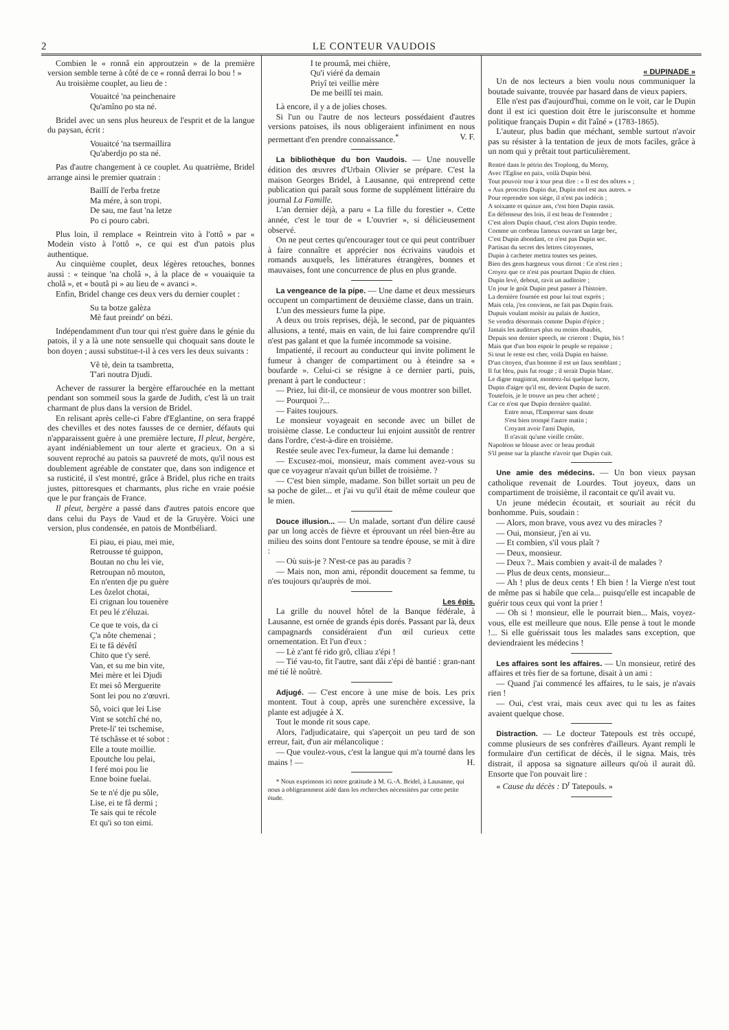2 LE CONTEUR VAUDOIS
Combien le « ronnâ ein approutzein » de la première version semble terne à côté de ce « ronnâ derrai lo bou ! »
Au troisième couplet, au lieu de :
Vouaitcé 'na peinchenaire
Qu'amîno po sta né.
Bridel avec un sens plus heureux de l'esprit et de la langue du paysan, écrit :
Vouaitcé 'na tsermaillira
Qu'aberdjo po sta né.
Pas d'autre changement à ce couplet. Au quatrième, Bridel arrange ainsi le premier quatrain :
Baillî de l'erba fretze
Ma mére, à son tropi.
De sau, me faut 'na letze
Po ci pouro cabri.
Plus loin, il remplace « Reintrein vito à l'ottô » par « Modein visto à l'ottô », ce qui est d'un patois plus authentique.
Au cinquième couplet, deux légères retouches, bonnes aussi : « teinque 'na cholâ », à la place de « vouaiquie ta cholâ », et « boutâ pi » au lieu de « avanci ».
Enfin, Bridel change ces deux vers du dernier couplet :
Su ta botze galèza
Mè faut preindr' on bézi.
Indépendamment d'un tour qui n'est guère dans le génie du patois, il y a là une note sensuelle qui choquait sans doute le bon doyen ; aussi substitue-t-il à ces vers les deux suivants :
Vê tè, dein ta tsambretta,
T'ari noutra Djudi.
Achever de rassurer la bergère effarouchée en la mettant pendant son sommeil sous la garde de Judith, c'est là un trait charmant de plus dans la version de Bridel.
En relisant après celle-ci Fabre d'Eglantine, on sera frappé des chevilles et des notes fausses de ce dernier, défauts qui n'apparaissent guère à une première lecture, Il pleut, bergère, ayant indéniablement un tour alerte et gracieux. On a si souvent reproché au patois sa pauvreté de mots, qu'il nous est doublement agréable de constater que, dans son indigence et sa rusticité, il s'est montré, grâce à Bridel, plus riche en traits justes, pittoresques et charmants, plus riche en vraie poésie que le pur français de France.
Il pleut, bergère a passé dans d'autres patois encore que dans celui du Pays de Vaud et de la Gruyère. Voici une version, plus condensée, en patois de Montbéliard.
Ei piau, ei piau, mei mie,
Retrousse té guippon,
Boutan no chu lei vie,
Retroupan nô mouton,
En n'enten dje pu guère
Les ôzelot chotai,
Ei crignan lou touenère
Et peu lé z'éluzai.
Ce que te vois, da ci
Ç'a nôte chemenai ;
Ei te fâ dévêtî
Chito que t'y seré.
Van, et su me bin vite,
Mei mère et lei Djudi
Et mei sô Merguerite
Sont lei pou no z'œuvri.
Sô, voici que lei Lise
Vint se sotchî ché no,
Prete-li' tei tschemise,
Té tschâsse et té sobot :
Elle a toute moillie.
Epoutche lou pelai,
I feré moi pou lie
Enne boine fuelai.
Se te n'é dje pu sôle,
Lise, ei te fâ dermi ;
Te sais qui te récole
Et qu'i so ton eimi.
I te proumâ, mei chière,
Qu'i viéré da demain
Priyî tei veillie mère
De me beillî tei main.
Là encore, il y a de jolies choses.
Si l'un ou l'autre de nos lecteurs possédaient d'autres versions patoises, ils nous obligeraient infiniment en nous permettant d'en prendre connaissance.<sup>*</sup> V. F.
La bibliothèque du bon Vaudois. — Une nouvelle édition des œuvres d'Urbain Olivier se prépare. C'est la maison Georges Bridel, à Lausanne, qui entreprend cette publication qui paraît sous forme de supplément littéraire du journal La Famille.
L'an dernier déjà, a paru « La fille du forestier ». Cette année, c'est le tour de « L'ouvrier », si délicieusement observé.
On ne peut certes qu'encourager tout ce qui peut contribuer à faire connaître et apprécier nos écrivains vaudois et romands auxquels, les littératures étrangères, bonnes et mauvaises, font une concurrence de plus en plus grande.
La vengeance de la pipe. — Une dame et deux messieurs occupent un compartiment de deuxième classe, dans un train.
L'un des messieurs fume la pipe.
A deux ou trois reprises, déjà, le second, par de piquantes allusions, a tenté, mais en vain, de lui faire comprendre qu'il n'est pas galant et que la fumée incommode sa voisine.
Impatienté, il recourt au conducteur qui invite poliment le fumeur à changer de compartiment ou à éteindre sa « boufarde ». Celui-ci se résigne à ce dernier parti, puis, prenant à part le conducteur :
— Priez, lui dit-il, ce monsieur de vous montrer son billet.
— Pourquoi ?...
— Faites toujours.
Le monsieur voyageait en seconde avec un billet de troisième classe. Le conducteur lui enjoint aussitôt de rentrer dans l'ordre, c'est-à-dire en troisième.
Restée seule avec l'ex-fumeur, la dame lui demande :
— Excusez-moi, monsieur, mais comment avez-vous su que ce voyageur n'avait qu'un billet de troisième. ?
— C'est bien simple, madame. Son billet sortait un peu de sa poche de gilet... et j'ai vu qu'il était de même couleur que le mien.
Douce illusion... — Un malade, sortant d'un délire causé par un long accès de fièvre et éprouvant un réel bien-être au milieu des soins dont l'entoure sa tendre épouse, se mit à dire :
— Où suis-je ? N'est-ce pas au paradis ?
— Mais non, mon ami, répondit doucement sa femme, tu n'es toujours qu'auprès de moi.
Les épis.
La grille du nouvel hôtel de la Banque fédérale, à Lausanne, est ornée de grands épis dorés. Passant par là, deux campagnards considéraient d'un œil curieux cette ornementation. Et l'un d'eux :
— Lè z'ant fé rido grô, clliau z'épi !
— Tié vau-to, fit l'autre, sant dâi z'épi dè bantié : gran-nant mé tié lè noûtrè.
Adjugé. — C'est encore à une mise de bois. Les prix montent. Tout à coup, après une surenchère excessive, la plante est adjugée à X.
Tout le monde rit sous cape.
Alors, l'adjudicataire, qui s'aperçoit un peu tard de son erreur, fait, d'un air mélancolique :
— Que voulez-vous, c'est la langue qui m'a tourné dans les mains ! — H.
* Nous exprimons ici notre gratitude à M. G.-A. Bridel, à Lausanne, qui nous a obligeamment aidé dans les recherches nécessitées par cette petite étude.
« DUPINADE »
Un de nos lecteurs a bien voulu nous communiquer la boutade suivante, trouvée par hasard dans de vieux papiers.
Elle n'est pas d'aujourd'hui, comme on le voit, car le Dupin dont il est ici question doit être le jurisconsulte et homme politique français Dupin « dit l'aîné » (1783-1865).
L'auteur, plus badin que méchant, semble surtout n'avoir pas su résister à la tentation de jeux de mots faciles, grâce à un nom qui y prêtait tout particulièrement.
Rentré dans le pétrin des Troplong, du Morny,
Avec l'Eglise en paix, voilà Dupin béni.
Tout pouvoir tour à tour peut dire : « Il est des nôtres » ;
« Aux proscrits Dupin dur, Dupin mol est aux autres. »
Pour reprendre son siège, il n'est pas indécis ;
A soixante et quinze ans, c'est bien Dupin rassis.
En défenseur des lois, il est beau de l'entendre ;
C'est alors Dupin chaud, c'est alors Dupin tendre.
Comme un corbeau fameux ouvrant un large bec,
C'est Dupin abondant, ce n'est pas Dupin sec.
Partisan du secret des lettres citoyennes,
Dupin à cacheter mettra toutes ses peines.
Bien des gens hargneux vous diront : Ce n'est rien ;
Croyez que ce n'est pas pourtant Dupin de chien.
Dupin levé, debout, ravit un auditoire ;
Un jour le goût Dupin peut passer à l'histoire.
La dernière fournée est pour lui tout exprès ;
Mais cela, j'en conviens, ne fait pas Dupin frais.
Dupuis voulant moisir au palais de Justice,
Se vendra désormais comme Dupin d'épice ;
Jamais les auditeurs plus ou moins ébaubis,
Depuis son dernier speech, ne crieront : Dupin, bis !
Mais que d'un bon espoir le peuple se repaisse ;
Si tout le reste est cher, voilà Dupin en baisse.
D'un citoyen, d'un homme il est un faux semblant ;
Il fut bleu, puis fut rouge ; il serait Dupin blanc.
Le digne magistrat, montrez-lui quelque lucre,
Dupin d'aigre qu'il est, devient Dupin de sucre.
Toutefois, je le trouve un peu cher acheté ;
Car ce n'est que Dupin dernière qualité.
Entre nous, l'Empereur sans doute
S'est bien trompé l'autre matin ;
Croyant avoir l'ami Dupin,
Il n'avait qu'une vieille croûte.
Napoléon se blouse avec ce beau produit
S'il pense sur la planche n'avoir que Dupin cuit.
Une amie des médecins. — Un bon vieux paysan catholique revenait de Lourdes. Tout joyeux, dans un compartiment de troisième, il racontait ce qu'il avait vu.
Un jeune médecin écoutait, et souriait au récit du bonhomme. Puis, soudain :
— Alors, mon brave, vous avez vu des miracles ?
— Oui, monsieur, j'en ai vu.
— Et combien, s'il vous plaît ?
— Deux, monsieur.
— Deux ?.. Mais combien y avait-il de malades ?
— Plus de deux cents, monsieur...
— Ah ! plus de deux cents ! Eh bien ! la Vierge n'est tout de même pas si habile que cela... puisqu'elle est incapable de guérir tous ceux qui vont la prier !
— Oh si ! monsieur, elle le pourrait bien... Mais, voyez-vous, elle est meilleure que nous. Elle pense à tout le monde !... Si elle guérissait tous les malades sans exception, que deviendraient les médecins !
Les affaires sont les affaires. — Un monsieur, retiré des affaires et très fier de sa fortune, disait à un ami :
— Quand j'ai commencé les affaires, tu le sais, je n'avais rien !
— Oui, c'est vrai, mais ceux avec qui tu les as faites avaient quelque chose.
Distraction. — Le docteur Tatepouls est très occupé, comme plusieurs de ses confrères d'ailleurs. Ayant rempli le formulaire d'un certificat de décès, il le signa. Mais, très distrait, il apposa sa signature ailleurs qu'où il aurait dû. Ensorte que l'on pouvait lire :
« Cause du décès : D<sup>r</sup> Tatepouls. »